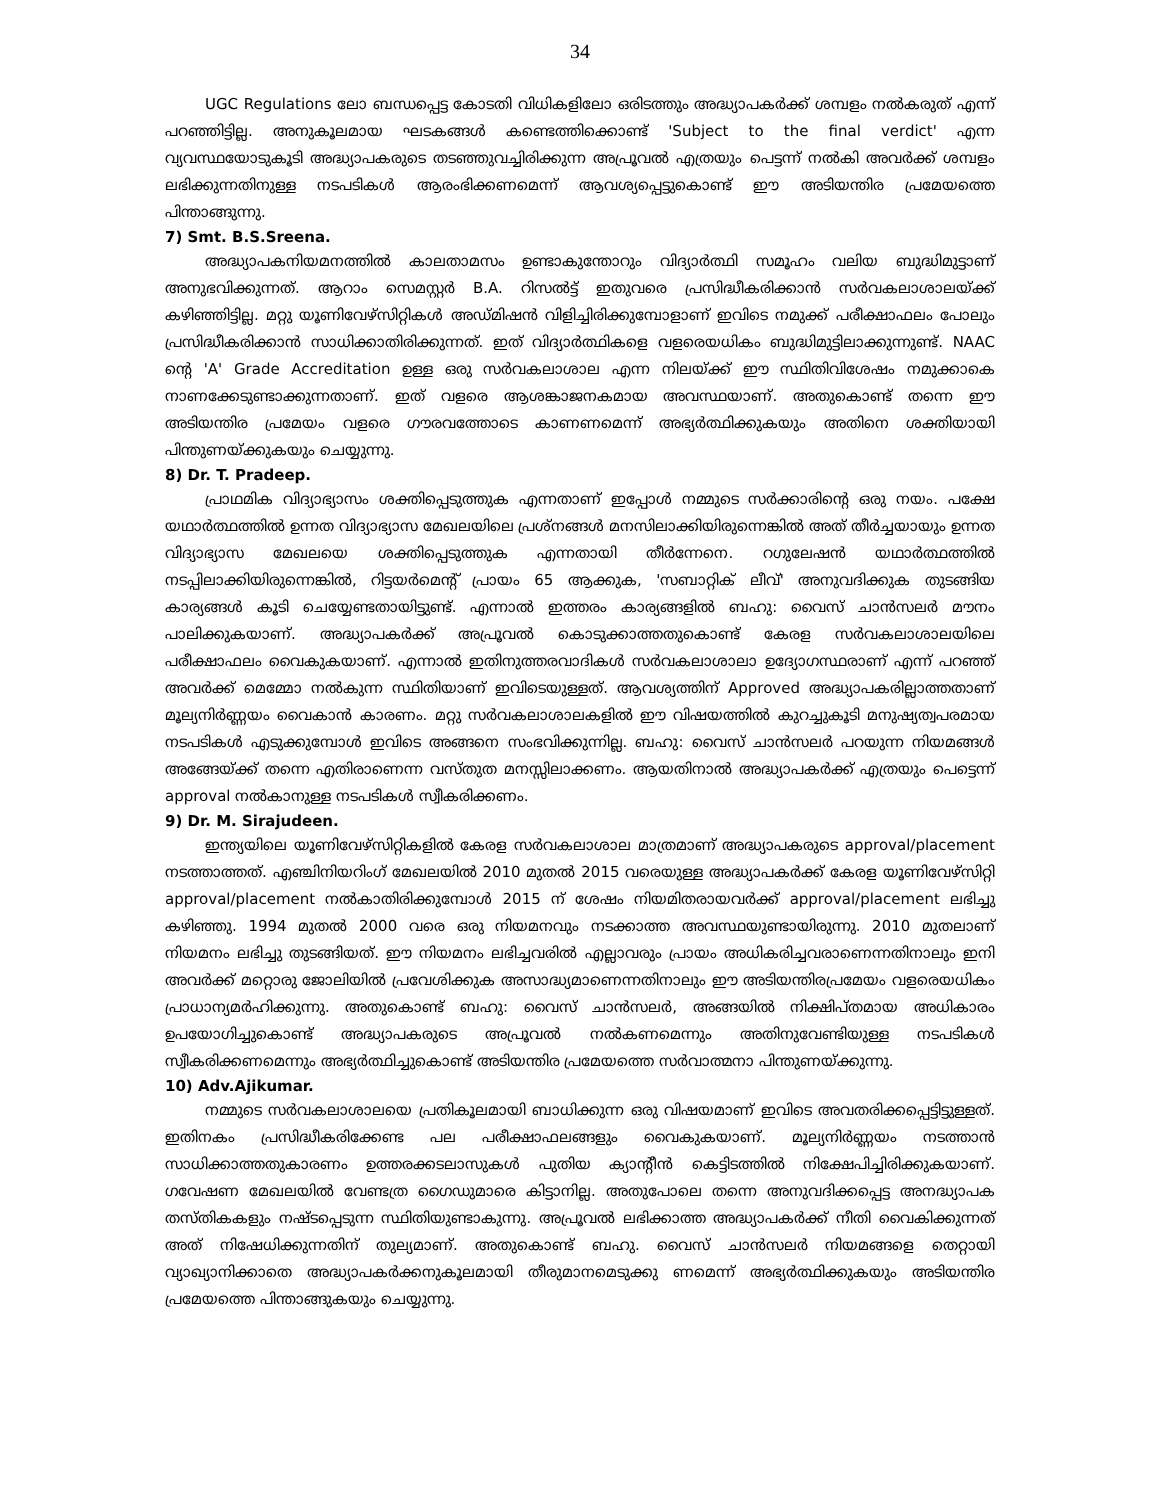34
UGC Regulations ലോ ബന്ധപ്പെട്ട കോടതി വിധികളിലോ ഒരിടത്തും അദ്ധ്യാപകർക്ക് ശമ്പളം നൽകരുത് എന്ന് പറഞ്ഞിട്ടില്ല. അനുകൂലമായ ഘടകങ്ങൾ കണ്ടെത്തിക്കൊണ്ട് 'Subject to the final verdict' എന്ന വ്യവസ്ഥയോടുകൂടി അദ്ധ്യാപകരുടെ തടഞ്ഞുവച്ചിരിക്കുന്ന അപ്രൂവൽ എത്രയും പെട്ടന്ന് നൽകി അവർക്ക് ശമ്പളം ലഭിക്കുന്നതിനുള്ള നടപടികൾ ആരംഭിക്കണമെന്ന് ആവശ്യപ്പെട്ടുകൊണ്ട് ഈ അടിയന്തിര പ്രമേയത്തെ പിന്താങ്ങുന്നു.
7) Smt. B.S.Sreena.
അദ്ധ്യാപകനിയമനത്തിൽ കാലതാമസം ഉണ്ടാകുന്തോറും വിദ്യാർത്ഥി സമൂഹം വലിയ ബുദ്ധിമുട്ടാണ് അനുഭവിക്കുന്നത്. ആറാം സെമസ്റ്റർ B.A. റിസൽട്ട് ഇതുവരെ പ്രസിദ്ധീകരിക്കാൻ സർവകലാശാലയ്ക്ക് കഴിഞ്ഞിട്ടില്ല. മറ്റു യൂണിവേഴ്സിറ്റികൾ അഡ്മിഷൻ വിളിച്ചിരിക്കുമ്പോളാണ് ഇവിടെ നമുക്ക് പരീക്ഷാഫലം പോലും പ്രസിദ്ധീകരിക്കാൻ സാധിക്കാതിരിക്കുന്നത്. ഇത് വിദ്യാർത്ഥികളെ വളരെയധികം ബുദ്ധിമുട്ടിലാക്കുന്നുണ്ട്. NAAC ന്റെ 'A' Grade Accreditation ഉള്ള ഒരു സർവകലാശാല എന്ന നിലയ്ക്ക് ഈ സ്ഥിതിവിശേഷം നമുക്കാകെ നാണക്കേടുണ്ടാക്കുന്നതാണ്. ഇത് വളരെ ആശങ്കാജനകമായ അവസ്ഥയാണ്. അതുകൊണ്ട് തന്നെ ഈ അടിയന്തിര പ്രമേയം വളരെ ഗൗരവത്തോടെ കാണണമെന്ന് അഭ്യർത്ഥിക്കുകയും അതിനെ ശക്തിയായി പിന്തുണയ്ക്കുകയും ചെയ്യുന്നു.
8) Dr. T. Pradeep.
പ്രാഥമിക വിദ്യാഭ്യാസം ശക്തിപ്പെടുത്തുക എന്നതാണ് ഇപ്പോൾ നമ്മുടെ സർക്കാരിന്റെ ഒരു നയം. പക്ഷേ യഥാർത്ഥത്തിൽ ഉന്നത വിദ്യാഭ്യാസ മേഖലയിലെ പ്രശ്നങ്ങൾ മനസിലാക്കിയിരുന്നെങ്കിൽ അത് തീർച്ചയായും ഉന്നത വിദ്യാഭ്യാസ മേഖലയെ ശക്തിപ്പെടുത്തുക എന്നതായി തീർന്നേനെ. റഗുലേഷൻ യഥാർത്ഥത്തിൽ നടപ്പിലാക്കിയിരുന്നെങ്കിൽ, റിട്ടയർമെന്റ് പ്രായം 65 ആക്കുക, 'സബാറ്റിക് ലീവ്' അനുവദിക്കുക തുടങ്ങിയ കാര്യങ്ങൾ കൂടി ചെയ്യേണ്ടതായിട്ടുണ്ട്. എന്നാൽ ഇത്തരം കാര്യങ്ങളിൽ ബഹു: വൈസ് ചാൻസലർ മൗനം പാലിക്കുകയാണ്. അദ്ധ്യാപകർക്ക് അപ്രൂവൽ കൊടുക്കാത്തതുകൊണ്ട് കേരള സർവകലാശാലയിലെ പരീക്ഷാഫലം വൈകുകയാണ്. എന്നാൽ ഇതിനുത്തരവാദികൾ സർവകലാശാലാ ഉദ്യോഗസ്ഥരാണ് എന്ന് പറഞ്ഞ് അവർക്ക് മെമ്മോ നൽകുന്ന സ്ഥിതിയാണ് ഇവിടെയുള്ളത്. ആവശ്യത്തിന് Approved അദ്ധ്യാപകരില്ലാത്തതാണ് മൂല്യനിർണ്ണയം വൈകാൻ കാരണം. മറ്റു സർവകലാശാലകളിൽ ഈ വിഷയത്തിൽ കുറച്ചുകൂടി മനുഷ്യത്വപരമായ നടപടികൾ എടുക്കുമ്പോൾ ഇവിടെ അങ്ങനെ സംഭവിക്കുന്നില്ല. ബഹു: വൈസ് ചാൻസലർ പറയുന്ന നിയമങ്ങൾ അങ്ങേയ്ക്ക് തന്നെ എതിരാണെന്ന വസ്തുത മനസ്സിലാക്കണം. ആയതിനാൽ അദ്ധ്യാപകർക്ക് എത്രയും പെട്ടെന്ന് approval നൽകാനുള്ള നടപടികൾ സ്വീകരിക്കണം.
9) Dr. M. Sirajudeen.
ഇന്ത്യയിലെ യൂണിവേഴ്സിറ്റികളിൽ കേരള സർവകലാശാല മാത്രമാണ് അദ്ധ്യാപകരുടെ approval/placement നടത്താത്തത്. എഞ്ചിനിയറിംഗ് മേഖലയിൽ 2010 മുതൽ 2015 വരെയുള്ള അദ്ധ്യാപകർക്ക് കേരള യൂണിവേഴ്സിറ്റി approval/placement നൽകാതിരിക്കുമ്പോൾ 2015 ന് ശേഷം നിയമിതരായവർക്ക് approval/placement ലഭിച്ചു കഴിഞ്ഞു. 1994 മുതൽ 2000 വരെ ഒരു നിയമനവും നടക്കാത്ത അവസ്ഥയുണ്ടായിരുന്നു. 2010 മുതലാണ് നിയമനം ലഭിച്ചു തുടങ്ങിയത്. ഈ നിയമനം ലഭിച്ചവരിൽ എല്ലാവരും പ്രായം അധികരിച്ചവരാണെന്നതിനാലും ഇനി അവർക്ക് മറ്റൊരു ജോലിയിൽ പ്രവേശിക്കുക അസാദ്ധ്യമാണെന്നതിനാലും ഈ അടിയന്തിരപ്രമേയം വളരെയധികം പ്രാധാന്യമർഹിക്കുന്നു. അതുകൊണ്ട് ബഹു: വൈസ് ചാൻസലർ, അങ്ങയിൽ നിക്ഷിപ്തമായ അധികാരം ഉപയോഗിച്ചുകൊണ്ട് അദ്ധ്യാപകരുടെ അപ്രൂവൽ നൽകണമെന്നും അതിനുവേണ്ടിയുള്ള നടപടികൾ സ്വീകരിക്കണമെന്നും അഭ്യർത്ഥിച്ചുകൊണ്ട് അടിയന്തിര പ്രമേയത്തെ സർവാത്മനാ പിന്തുണയ്ക്കുന്നു.
10) Adv.Ajikumar.
നമ്മുടെ സർവകലാശാലയെ പ്രതികൂലമായി ബാധിക്കുന്ന ഒരു വിഷയമാണ് ഇവിടെ അവതരിക്കപ്പെട്ടിട്ടുള്ളത്. ഇതിനകം പ്രസിദ്ധീകരിക്കേണ്ട പല പരീക്ഷാഫലങ്ങളും വൈകുകയാണ്. മൂല്യനിർണ്ണയം നടത്താൻ സാധിക്കാത്തതുകാരണം ഉത്തരക്കടലാസുകൾ പുതിയ ക്യാന്റീൻ കെട്ടിടത്തിൽ നിക്ഷേപിച്ചിരിക്കുകയാണ്. ഗവേഷണ മേഖലയിൽ വേണ്ടത്ര ഗൈഡുമാരെ കിട്ടാനില്ല. അതുപോലെ തന്നെ അനുവദിക്കപ്പെട്ട അനദ്ധ്യാപക തസ്തികകളും നഷ്ടപ്പെടുന്ന സ്ഥിതിയുണ്ടാകുന്നു. അപ്രൂവൽ ലഭിക്കാത്ത അദ്ധ്യാപകർക്ക് നീതി വൈകിക്കുന്നത് അത് നിഷേധിക്കുന്നതിന് തുല്യമാണ്. അതുകൊണ്ട് ബഹു. വൈസ് ചാൻസലർ നിയമങ്ങളെ തെറ്റായി വ്യാഖ്യാനിക്കാതെ അദ്ധ്യാപകർക്കനുകൂലമായി തീരുമാനമെടുക്കു ണമെന്ന് അഭ്യർത്ഥിക്കുകയും അടിയന്തിര പ്രമേയത്തെ പിന്താങ്ങുകയും ചെയ്യുന്നു.